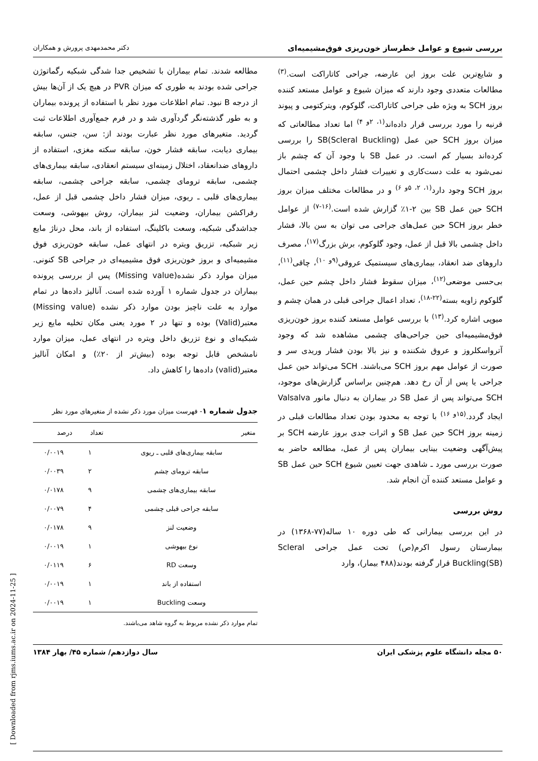بررسی شیوع و عوامل خطرساز خون‌ریزی فوق‌مشیمیه‌ای دکتر محمدمهدی پرورش و همکاران
و شایع‌ترین علت بروز این عارضه، جراحی کاتاراکت است.<sup>(۳)</sup> مطالعات متعددی وجود دارند که میزان شیوع و عوامل مستعد کننده بروز SCH به ویژه طی جراحی کاتاراکت، گلوکوم، ویترکتومی و پیوند قرنیه را مورد بررسی قرار داده‌اند<sup>(۱، ۲و ۴)</sup> اما تعداد مطالعاتی که میزان بروز SCH حین عمل SB(Scleral Buckling) را بررسی کرده‌اند بسیار کم است. در عمل SB با وجود آن که چشم باز نمی‌شود به علت دست‌کاری و تغییرات فشار داخل چشمی احتمال بروز SCH وجود دارد<sup>(۱، ۲، ۵و ۶)</sup> و در مطالعات مختلف میزان بروز SCH حین عمل SB بین ۲-۱٪ گزارش شده است.<sup>(۱۶-۷)</sup> از عوامل خطر بروز SCH حین عمل‌های جراحی می توان به سن بالا، فشار داخل چشمی بالا قبل از عمل، وجود گلوکوم، برش بزرگ<sup>(۱۷)</sup>، مصرف داروهای ضد انعقاد، بیماری‌های سیستمیک عروقی<sup>(۹و ۱۰)</sup>، چاقی<sup>(۱۱)</sup>، بی‌حسی موضعی<sup>(۱۲)</sup>، میزان سقوط فشار داخل چشم حین عمل، گلوکوم زاویه بسته<sup>(۲۲-۱۸)</sup>، تعداد اعمال جراحی قبلی در همان چشم و میوپی اشاره کرد.<sup>(۱۳)</sup> با بررسی عوامل مستعد کننده بروز خون‌ریزی فوق‌مشیمیه‌ای حین جراحی‌های چشمی مشاهده شد که وجود آترواسکلروز و عروق شکننده و نیز بالا بودن فشار وریدی سر و صورت از عوامل مهم بروز SCH می‌باشند. SCH می‌تواند حین عمل جراحی یا پس از آن رخ دهد. هم‌چنین براساس گزارش‌های موجود، SCH می‌تواند پس از عمل SB در بیماران به دنبال مانور Valsalva ایجاد گردد.<sup>(۱۵و ۱۶)</sup> با توجه به محدود بودن تعداد مطالعات قبلی در زمینه بروز SCH حین عمل SB و اثرات جدی بروز عارضه SCH بر پیش‌آگهی وضعیت بینایی بیماران پس از عمل، مطالعه حاضر به صورت بررسی مورد ـ شاهدی جهت تعیین شیوع SCH حین عمل SB و عوامل مستعد کننده آن انجام شد.
روش بررسی
در این بررسی بیمارانی که طی دوره ۱۰ ساله(۷۷-۱۳۶۸) در بیمارستان رسول اکرم(ص) تحت عمل جراحی Scleral Buckling(SB) قرار گرفته بودند(۴۸۸ بیمار)، وارد
مطالعه شدند. تمام بیماران با تشخیص جدا شدگی شبکیه رگماتوژن جراحی شده بودند به طوری که میزان PVR در هیچ یک از آن‌ها بیش از درجه B نبود. تمام اطلاعات مورد نظر با استفاده از پرونده بیماران و به طور گذشته‌نگر گردآوری شد و در فرم جمع‌آوری اطلاعات ثبت گردید. متغیرهای مورد نظر عبارت بودند از: سن، جنس، سابقه بیماری دیابت، سابقه فشار خون، سابقه سکته مغزی، استفاده از داروهای ضدانعقاد، اختلال زمینه‌ای سیستم انعقادی، سابقه بیماری‌های چشمی، سابقه ترومای چشمی، سابقه جراحی چشمی، سابقه بیماری‌های قلبی ـ ریوی، میزان فشار داخل چشمی قبل از عمل، رفراکشن بیماران، وضعیت لنز بیماران، روش بیهوشی، وسعت جداشدگی شبکیه، وسعت باکلینگ، استفاده از باند، محل درناژ مایع زیر شبکیه، تزریق ویتره در انتهای عمل، سابقه خون‌ریزی فوق مشیمیه‌ای و بروز خون‌ریزی فوق مشیمیه‌ای در جراحی SB کنونی. میزان موارد ذکر نشده(Missing value) پس از بررسی پرونده بیماران در جدول شماره ۱ آورده شده است. آنالیز داده‌ها در تمام موارد به علت ناچیز بودن موارد ذکر نشده (Missing value) معتبر(Valid) بوده و تنها در ۲ مورد یعنی مکان تخلیه مایع زیر شبکیه‌ای و نوع تزریق داخل ویتره در انتهای عمل، میزان موارد نامشخص قابل توجه بوده (بیش‌تر از ۲۰٪) و امکان آنالیز معتبر(valid) داده‌ها را کاهش داد.
جدول شماره ۱- فهرست میزان مورد ذکر نشده از متغیرهای مورد نظر
| متغیر | تعداد | درصد |
| --- | --- | --- |
| سابقه بیماری‌های قلبی ـ ریوی | ۱ | ۰/۰۰۱۹ |
| سابقه ترومای چشم | ۲ | ۰/۰۰۳۹ |
| سابقه بیماری‌های چشمی | ۹ | ۰/۰۱۷۸ |
| سابقه جراحی قبلی چشمی | ۴ | ۰/۰۰۷۹ |
| وضعیت لنز | ۹ | ۰/۰۱۷۸ |
| نوع بیهوشی | ۱ | ۰/۰۰۱۹ |
| وسعت RD | ۶ | ۰/۰۱۱۹ |
| استفاده از باند | ۱ | ۰/۰۰۱۹ |
| وسعت Buckling | ۱ | ۰/۰۰۱۹ |
تمام موارد ذکر نشده مربوط به گروه شاهد می‌باشند.
۵۰ مجله دانشگاه علوم پزشکی ایران سال دوازدهم/ شماره ۴۵/ بهار ۱۳۸۴
[ Downloaded from rjms.iums.ac.ir on 2024-11-25 ]